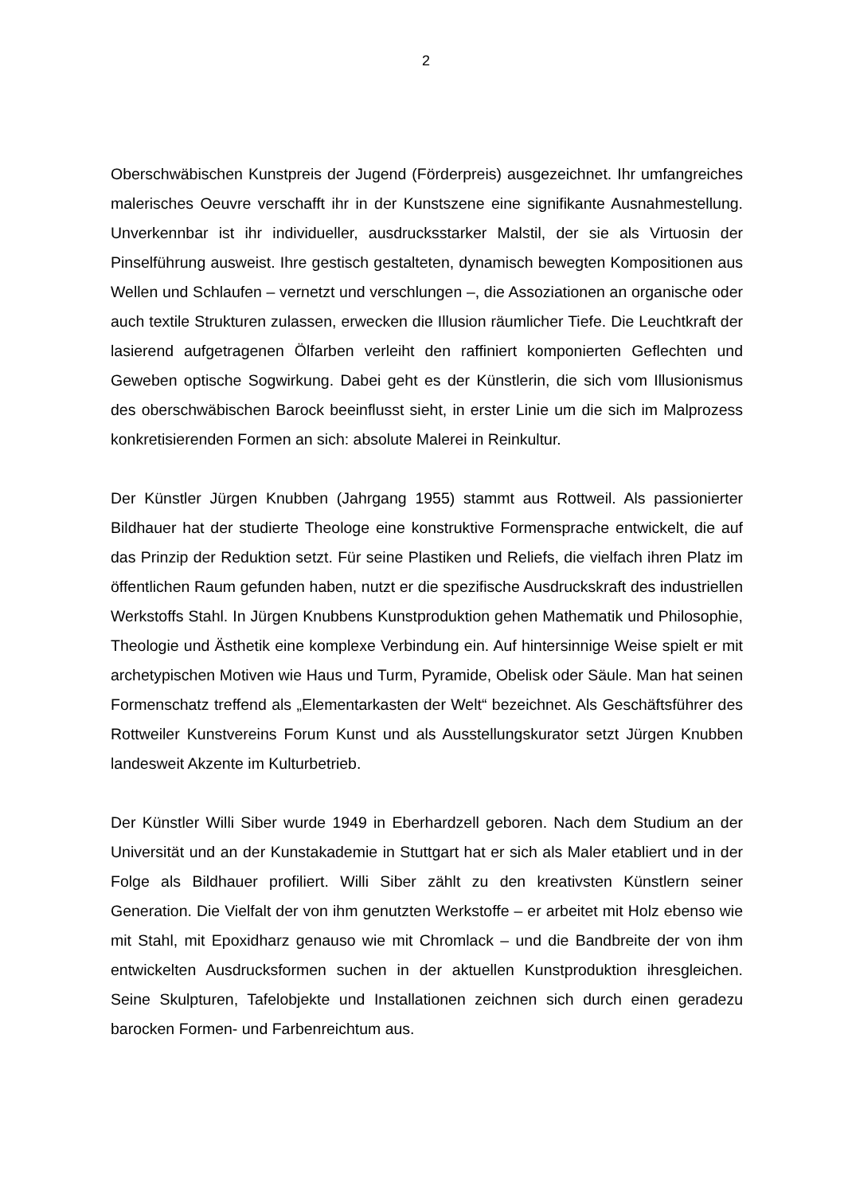2
Oberschwäbischen Kunstpreis der Jugend (Förderpreis) ausgezeichnet. Ihr umfangreiches malerisches Oeuvre verschafft ihr in der Kunstszene eine signifikante Ausnahmestellung. Unverkennbar ist ihr individueller, ausdrucksstarker Malstil, der sie als Virtuosin der Pinselführung ausweist. Ihre gestisch gestalteten, dynamisch bewegten Kompositionen aus Wellen und Schlaufen – vernetzt und verschlungen –, die Assoziationen an organische oder auch textile Strukturen zulassen, erwecken die Illusion räumlicher Tiefe. Die Leuchtkraft der lasierend aufgetragenen Ölfarben verleiht den raffiniert komponierten Geflechten und Geweben optische Sogwirkung. Dabei geht es der Künstlerin, die sich vom Illusionismus des oberschwäbischen Barock beeinflusst sieht, in erster Linie um die sich im Malprozess konkretisierenden Formen an sich: absolute Malerei in Reinkultur.
Der Künstler Jürgen Knubben (Jahrgang 1955) stammt aus Rottweil. Als passionierter Bildhauer hat der studierte Theologe eine konstruktive Formensprache entwickelt, die auf das Prinzip der Reduktion setzt. Für seine Plastiken und Reliefs, die vielfach ihren Platz im öffentlichen Raum gefunden haben, nutzt er die spezifische Ausdruckskraft des industriellen Werkstoffs Stahl. In Jürgen Knubbens Kunstproduktion gehen Mathematik und Philosophie, Theologie und Ästhetik eine komplexe Verbindung ein. Auf hintersinnige Weise spielt er mit archetypischen Motiven wie Haus und Turm, Pyramide, Obelisk oder Säule. Man hat seinen Formenschatz treffend als „Elementarkasten der Welt“ bezeichnet. Als Geschäftsführer des Rottweiler Kunstvereins Forum Kunst und als Ausstellungskurator setzt Jürgen Knubben landesweit Akzente im Kulturbetrieb.
Der Künstler Willi Siber wurde 1949 in Eberhardzell geboren. Nach dem Studium an der Universität und an der Kunstakademie in Stuttgart hat er sich als Maler etabliert und in der Folge als Bildhauer profiliert. Willi Siber zählt zu den kreativsten Künstlern seiner Generation. Die Vielfalt der von ihm genutzten Werkstoffe – er arbeitet mit Holz ebenso wie mit Stahl, mit Epoxidharz genauso wie mit Chromlack – und die Bandbreite der von ihm entwickelten Ausdrucksformen suchen in der aktuellen Kunstproduktion ihresgleichen. Seine Skulpturen, Tafelobjekte und Installationen zeichnen sich durch einen geradezu barocken Formen- und Farbenreichtum aus.